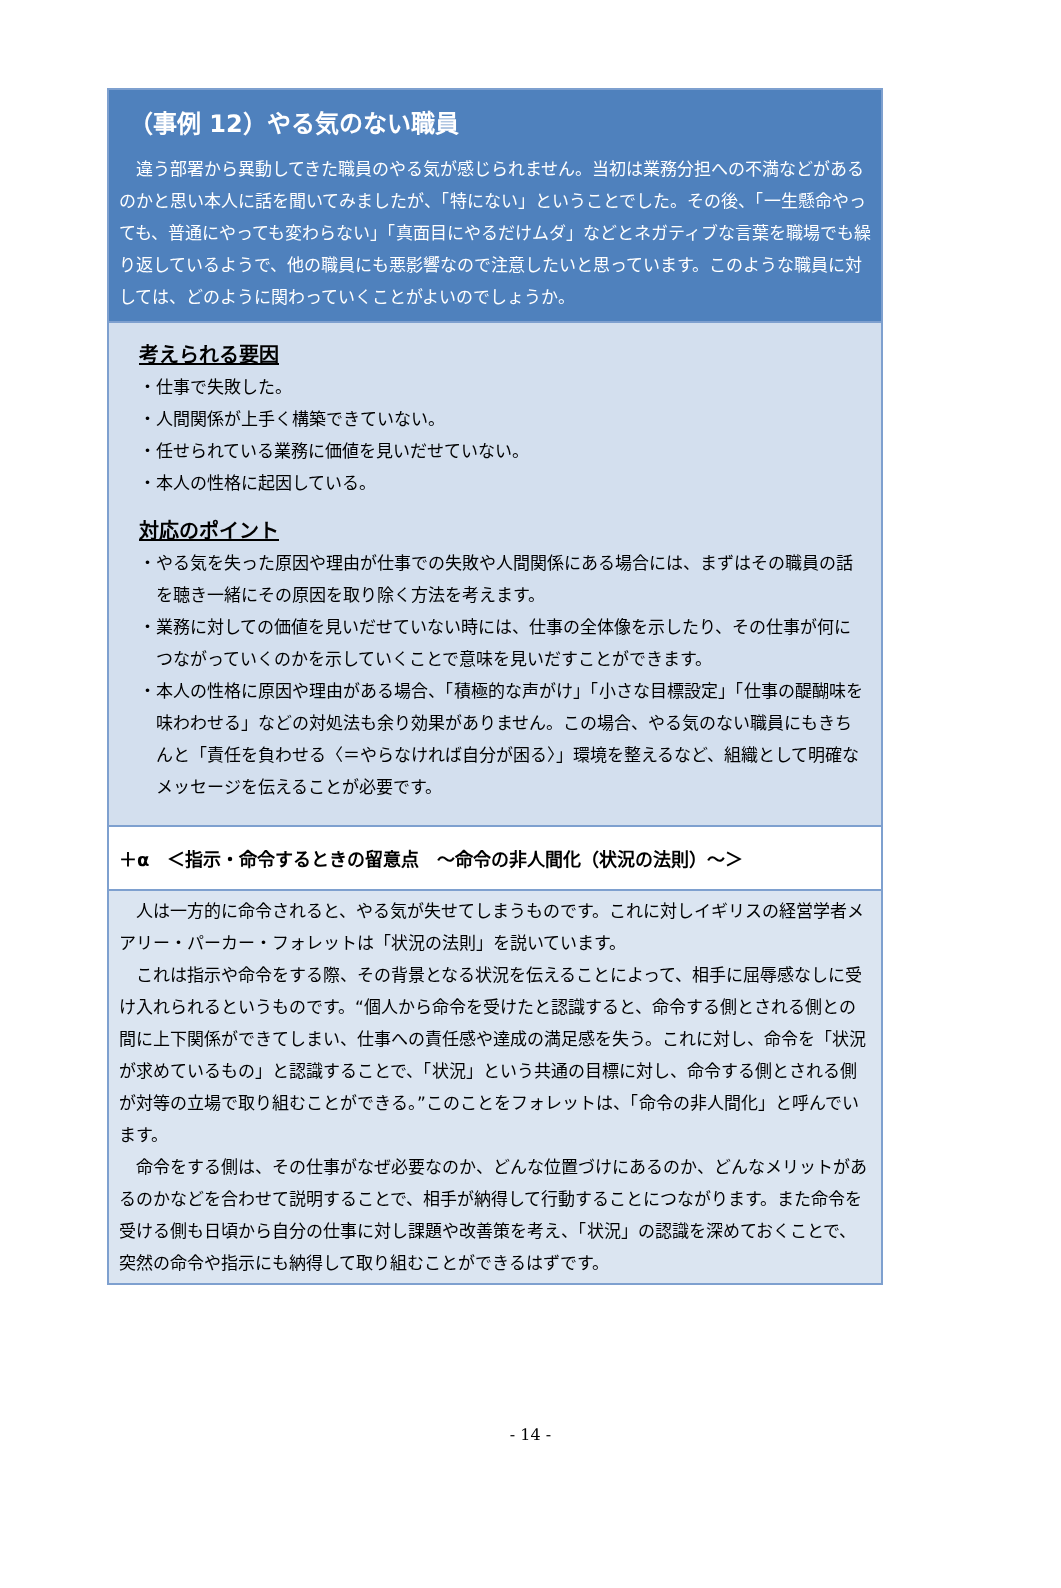（事例 12）やる気のない職員
違う部署から異動してきた職員のやる気が感じられません。当初は業務分担への不満などがあるのかと思い本人に話を聞いてみましたが、「特にない」ということでした。その後、「一生懸命やっても、普通にやっても変わらない」「真面目にやるだけムダ」などとネガティブな言葉を職場でも繰り返しているようで、他の職員にも悪影響なので注意したいと思っています。このような職員に対しては、どのように関わっていくことがよいのでしょうか。
考えられる要因
・仕事で失敗した。
・人間関係が上手く構築できていない。
・任せられている業務に価値を見いだせていない。
・本人の性格に起因している。
対応のポイント
・やる気を失った原因や理由が仕事での失敗や人間関係にある場合には、まずはその職員の話を聴き一緒にその原因を取り除く方法を考えます。
・業務に対しての価値を見いだせていない時には、仕事の全体像を示したり、その仕事が何につながっていくのかを示していくことで意味を見いだすことができます。
・本人の性格に原因や理由がある場合、「積極的な声がけ」「小さな目標設定」「仕事の醍醐味を味わわせる」などの対処法も余り効果がありません。この場合、やる気のない職員にもきちんと「責任を負わせる〈＝やらなければ自分が困る〉」環境を整えるなど、組織として明確なメッセージを伝えることが必要です。
＋α　＜指示・命令するときの留意点　～命令の非人間化（状況の法則）～＞
人は一方的に命令されると、やる気が失せてしまうものです。これに対しイギリスの経営学者メアリー・パーカー・フォレットは「状況の法則」を説いています。
これは指示や命令をする際、その背景となる状況を伝えることによって、相手に屈辱感なしに受け入れられるというものです。“個人から命令を受けたと認識すると、命令する側とされる側との間に上下関係ができてしまい、仕事への責任感や達成の満足感を失う。これに対し、命令を「状況が求めているもの」と認識することで、「状況」という共通の目標に対し、命令する側とされる側が対等の立場で取り組むことができる。”このことをフォレットは、「命令の非人間化」と呼んでいます。
命令をする側は、その仕事がなぜ必要なのか、どんな位置づけにあるのか、どんなメリットがあるのかなどを合わせて説明することで、相手が納得して行動することにつながります。また命令を受ける側も日頃から自分の仕事に対し課題や改善策を考え、「状況」の認識を深めておくことで、突然の命令や指示にも納得して取り組むことができるはずです。
- 14 -